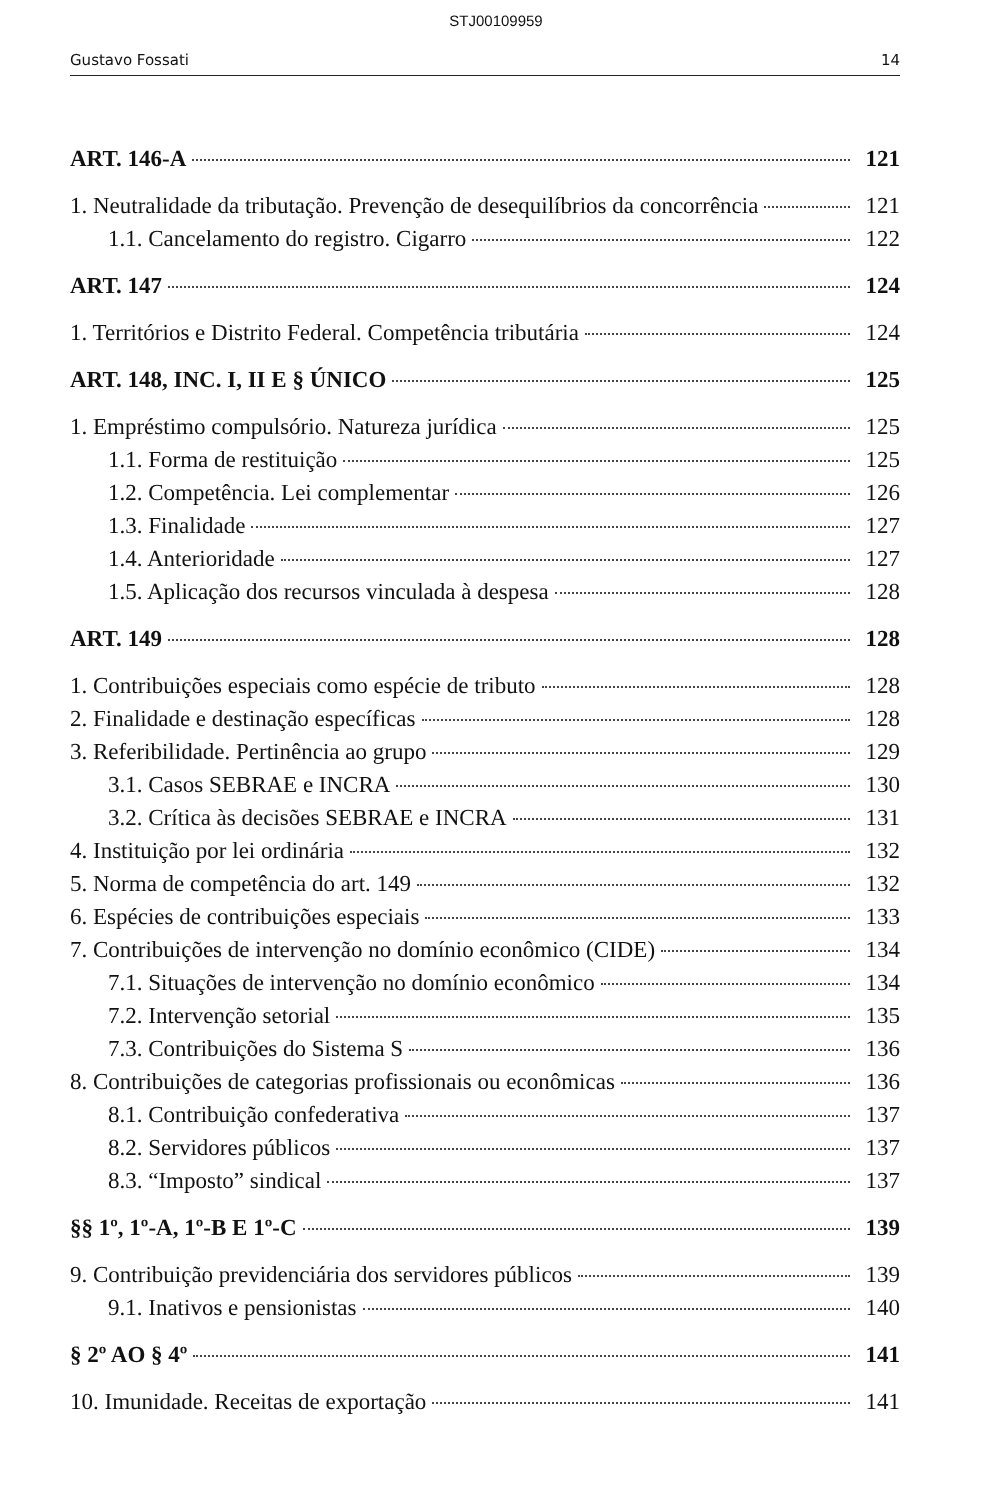STJ00109959
Gustavo Fossati 14
ART. 146-A 121
1. Neutralidade da tributação. Prevenção de desequilíbrios da concorrência 121
1.1. Cancelamento do registro. Cigarro 122
ART. 147 124
1. Territórios e Distrito Federal. Competência tributária 124
ART. 148, INC. I, II E § ÚNICO 125
1. Empréstimo compulsório. Natureza jurídica 125
1.1. Forma de restituição 125
1.2. Competência. Lei complementar 126
1.3. Finalidade 127
1.4. Anterioridade 127
1.5. Aplicação dos recursos vinculada à despesa 128
ART. 149 128
1. Contribuições especiais como espécie de tributo 128
2. Finalidade e destinação específicas 128
3. Referibilidade. Pertinência ao grupo 129
3.1. Casos SEBRAE e INCRA 130
3.2. Crítica às decisões SEBRAE e INCRA 131
4. Instituição por lei ordinária 132
5. Norma de competência do art. 149 132
6. Espécies de contribuições especiais 133
7. Contribuições de intervenção no domínio econômico (CIDE) 134
7.1. Situações de intervenção no domínio econômico 134
7.2. Intervenção setorial 135
7.3. Contribuições do Sistema S 136
8. Contribuições de categorias profissionais ou econômicas 136
8.1. Contribuição confederativa 137
8.2. Servidores públicos 137
8.3. “Imposto” sindical 137
§§ 1º, 1º-A, 1º-B E 1º-C 139
9. Contribuição previdenciária dos servidores públicos 139
9.1. Inativos e pensionistas 140
§ 2º AO § 4º 141
10. Imunidade. Receitas de exportação 141